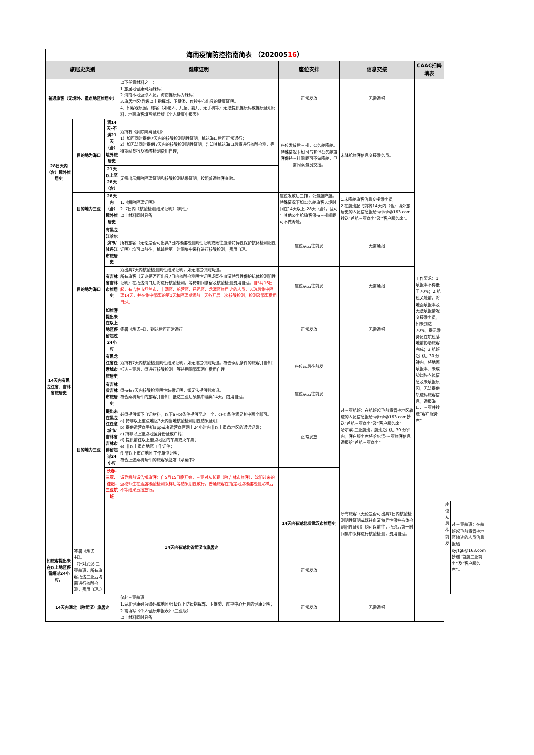| 海南疫情防控指南简表 （202005 16 ） | | | | | | | | |
| 旅居史类别 | | | 健康证明 | 座位安排 | 信息交接 | CAAC扫码填表 | | |
| 普通旅客（无境外、重点地区旅居史） | | | 以下任意材料之一： 1.旅居地健康码为绿码； 2.海南本地返琼人员，海南健康码为绿码； 3.旅居地区\县级以上指挥部、卫健委、疾控中心出具的健康证明。 4、如客观原因，旅客（如老人、儿童、婴儿、无手机等）无法提供健康码或健康证明材料，地面旅客填写纸质版《个人健康申报表》。 | 正常发放 | 无需通报 | 工作要求：1.填报率不得低于70%；2.航班关舱前，将地面填报率及无法填报情况交接乘务员，如未到达70%，提示乘务员在航班落地前协助旅客完成；3.航班起飞后 30 分钟内，将地面填报率、未成功扫码人员信息及未填报原因，无法提供轨迹码旅客信息，通报海口、三亚并抄送“客户服务席”。 | | |
| 28日天内（含）境外旅居史 | 目的地为海口 | 满14天-不满21天（含）境外旅居史 | 须持有《解除隔离证明》 1）如可同时提供7天内的核酸检测阴性证明，抵达海口后可正常通行； 2）如无法同时提供7天内的核酸检测阴性证明，告知其抵达海口后将进行核酸检测，等待期间食宿及核酸检测费用自理； | 座位发放后三排，公务舱降舱。特殊情况下如可与其他公务舱旅客保持三排间距可不做降舱，但需同乘务员交接。 | 未降舱旅客信息交接乘务员。 | | | |
| | | 21天以上至28天（含） | 无需出示解除隔离证明和核酸检测结果证明，按照普通旅客查验。 | | | | | |
| | 目的地为三亚 | 28天内（含）境外旅居史 | 1.《解除隔离证明》 2. 7日内《核酸检测结果证明》（阴性） 以上材料同时具备 | 座位发放后三排，公务舱降舱。特殊情况下如公务舱旅客入境时间在14天以上-28天（含），且可与其他公务舱旅客保持三排间距可不做降舱， | 1.未降舱旅客信息交接乘务员。 2.在航班起飞前将14天内（含）境外旅居史的人员信息报给syjtgk@163.com抄送”首航三亚商务”及“客户服务席”。 | | | |
| 14天内有黑龙江省、吉林省旅居史 | 目的地为海口 | 有黑龙江哈尔滨市/牡丹江市旅居史 | 所有旅客（无论是否可出具7日内核酸检测阴性证明或既往血清特异性保护抗体检测阳性证明）均可以前往，抵琼后第一时间集中采样进行核酸检测，费用自理。 | 座位从后往前发 | 无需通报 | | | |
| | | 有吉林省吉林市旅居史 | 须出具7天内核酸检测阴性结果证明，如无法提供则劝退。 所有旅客（无论是否可出具7日内核酸检测阴性证明或既往血清特异性保护抗体检测阳性证明）在抵达海口后将进行核酸检测，等待期间食宿及核酸检测费用自理。 自5月16日起，有吉林市舒兰市、丰满区、船营区、昌邑区、龙潭区旅居史的人员，入琼后集中隔离14天，并在集中隔离的第1天和隔离期满前一天各开展一次核酸检测，检测及隔离费用自理。 | 座位从后往前发 | 无需通报 | | | |
| | | 如旅客提出未在以上地区停留超过24小时 | 签署《承诺书》，到达后可正常通行。 | 正常发放 | 无需通报 | | | |
| | 目的地为三亚 | 有黑龙江省任意城市旅居史 | 须持有7天内核酸检测阴性结果证明，如无法提供则劝退。符合乘机条件的旅客并告知：抵达三亚后，须进行核酸检测。等待期间隔离酒店费用自理。 | 座位从后往前发 | 赴三亚航班：在航班起飞前将管控地区轨迹的人员信息报给syjtgk@163.com抄送”首航三亚商务”及“客户服务席” 哈尔滨-三亚航班，航班起飞后 30 分钟内，客户服务席将哈尔滨-三亚旅客信息通报给“首航三亚商务” | | | |
| | | 有吉林省吉林市旅居史 | 须持有7天内核酸检测阴性结果证明，如无法提供则劝退。 符合乘机条件的旅客并告知：抵达三亚后须集中隔离14天，费用自理。 | 座位从后往前发 | | | | |
| | | 提出未在黑龙江任意城市/吉林省吉林市停留超过24小时 | 必须提供如下自证材料，以下a)-b)条件提供至少一个，c)-f)条件满足其中两个即可。 a) 持非以上重点地区3天内当地核酸检测阴性结果证明； b) 提供运营商手机app或者运营商官网上24小时内非以上重点地区的通话记录； c) 持非以上重点地区身份证或户籍； d) 提供前往以上重点地区的车票或火车票； e) 非以上重点地区工作证件； f) 非以上重点地区工作单位证明； 符合上述乘机条件的旅客须签署《承诺书》 | 正常发放 | | | | |
| | | 长春-三亚、沈阳-三亚航班 | 请登机前请告知旅客：自5月15日晚开始，三亚对从长春（除吉林市旅客）、沈阳过来的返校师生在酒店核酸检测采样后等结果阴性放行，普通旅客在指定地点核酸检测采样后不等结果直接放行。 | | | | | |
| | | 14天内有湖北省武汉市旅居史 | | 14天内有湖北省武汉市旅居史 | 所有旅客（无论是否可出具7日内核酸检测阴性证明或既往血清特异性保护抗体检测阳性证明）均可以前往，抵琼后第一时间集中采样进行核酸检测，费用自理。 | | 座位从后往前发 | 赴三亚航班：在航班起飞前将管控地区轨迹的人员信息报给syjtgk@163.com抄送”首航三亚商务”及“客户服务席”。 |
| 如旅客提出未在以上地区停留超过24小时， | 签署《承诺书》。 （针对武汉-三亚航班，所有旅客抵达三亚后均需进行核酸检测，费用自理。） | | | 正常发放 | | | | |
| 14天内湖北（除武汉）旅居史 | | | 仅赴三亚航班 1.湖北健康码为绿码或地区/县级以上防疫指挥部、卫健委、疾控中心开具的健康证明； 2.需填写《个人健康申报表》（三亚版） 以上材料同时具备 | 正常发放 | 无需通报 | | | |